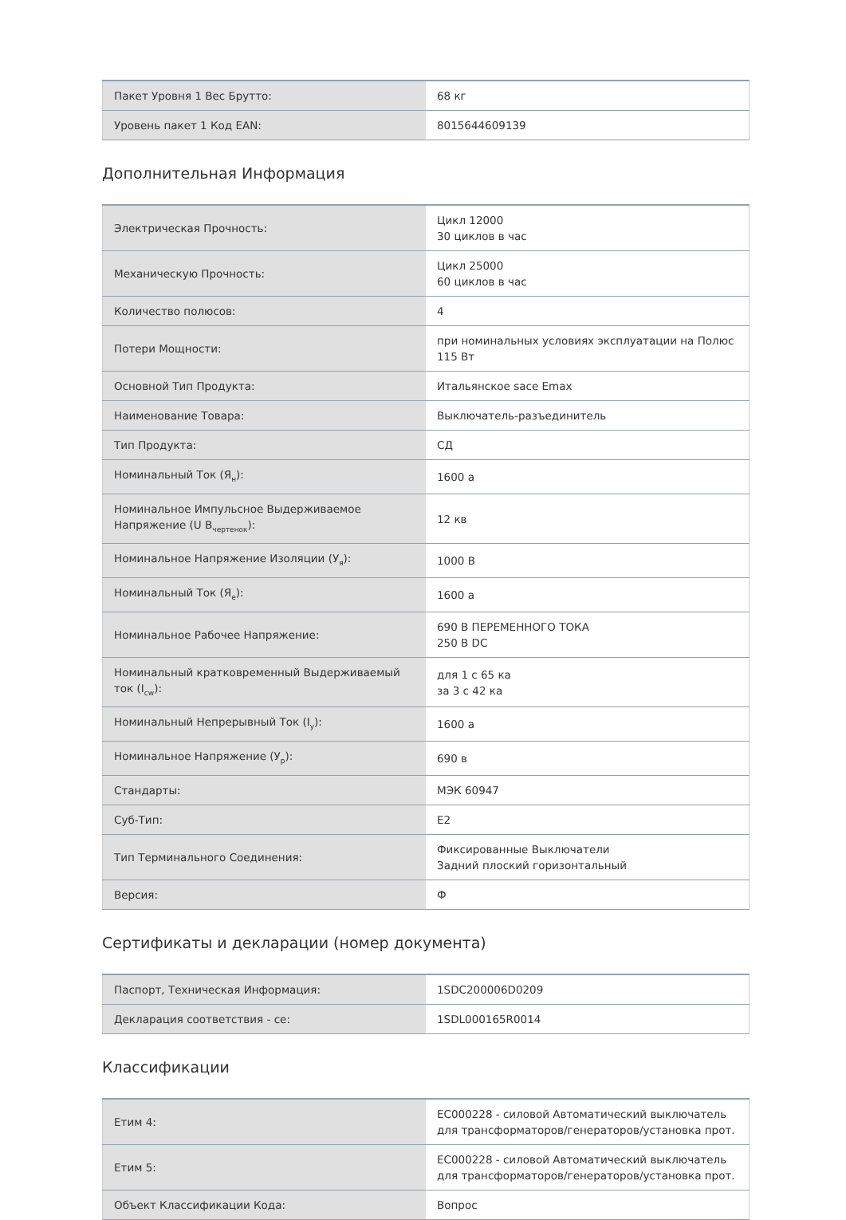| Пакет Уровня 1 Вес Брутто: | 68 кг |
| Уровень пакет 1 Код EAN: | 8015644609139 |
Дополнительная Информация
| Электрическая Прочность: | Цикл 12000 30 циклов в час |
| Механическую Прочность: | Цикл 25000 60 циклов в час |
| Количество полюсов: | 4 |
| Потери Мощности: | при номинальных условиях эксплуатации на Полюс 115 Вт |
| Основной Тип Продукта: | Итальянское sace Emax |
| Наименование Товара: | Выключатель-разъединитель |
| Тип Продукта: | СД |
| Номинальный Ток (Я<sub>н</sub>): | 1600 а |
| Номинальное Импульсное Выдерживаемое Напряжение (U В<sub>чертенок</sub>): | 12 кв |
| Номинальное Напряжение Изоляции (У<sub>я</sub>): | 1000 В |
| Номинальный Ток (Я<sub>е</sub>): | 1600 а |
| Номинальное Рабочее Напряжение: | 690 В ПЕРЕМЕННОГО ТОКА 250 В DC |
| Номинальный кратковременный Выдерживаемый ток (I<sub>cw</sub>): | для 1 с 65 ка за 3 с 42 ка |
| Номинальный Непрерывный Ток (I<sub>у</sub>): | 1600 а |
| Номинальное Напряжение (У<sub>р</sub>): | 690 в |
| Стандарты: | МЭК 60947 |
| Суб-Тип: | E2 |
| Тип Терминального Соединения: | Фиксированные Выключатели Задний плоский горизонтальный |
| Версия: | Ф |
Сертификаты и декларации (номер документа)
| Паспорт, Техническая Информация: | 1SDC200006D0209 |
| Декларация соответствия - се: | 1SDL000165R0014 |
Классификации
| Етим 4: | EC000228 - силовой Автоматический выключатель для трансформаторов/генераторов/установка прот. |
| Етим 5: | EC000228 - силовой Автоматический выключатель для трансформаторов/генераторов/установка прот. |
| Объект Классификации Кода: | Вопрос |